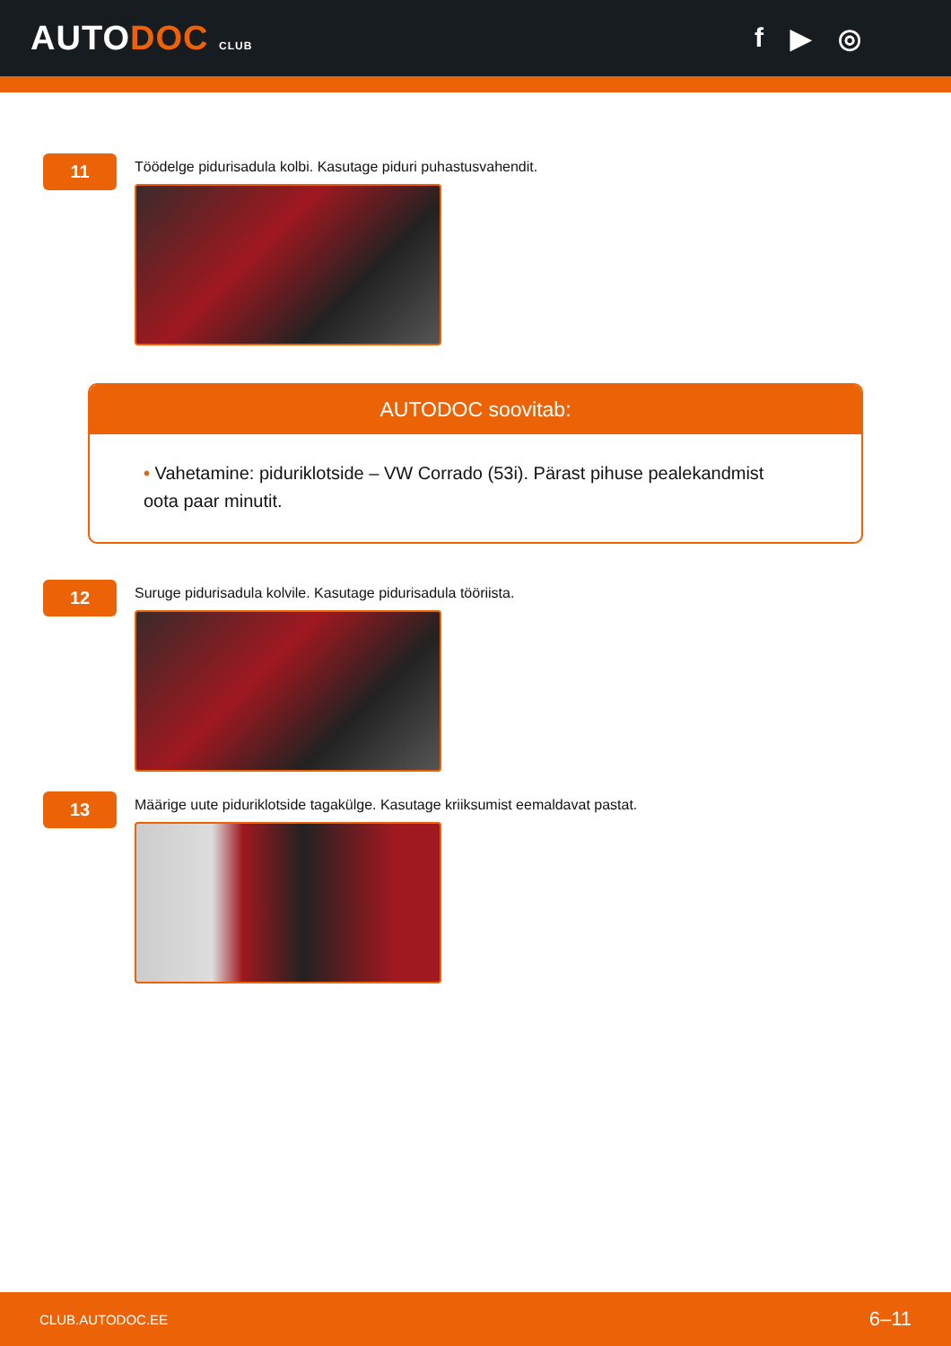AUTODOC CLUB
f ▶ ◎
11
Töödelge pidurisadula kolbi. Kasutage piduri puhastusvahendit.
AUTODOC soovitab:
• Vahetamine: piduriklotside – VW Corrado (53i). Pärast pihuse pealekandmist oota paar minutit.
12
Suruge pidurisadula kolvile. Kasutage pidurisadula tööriista.
13
Määrige uute piduriklotside tagakülge. Kasutage kriiksumist eemaldavat pastat.
CLUB.AUTODOC.EE 6–11